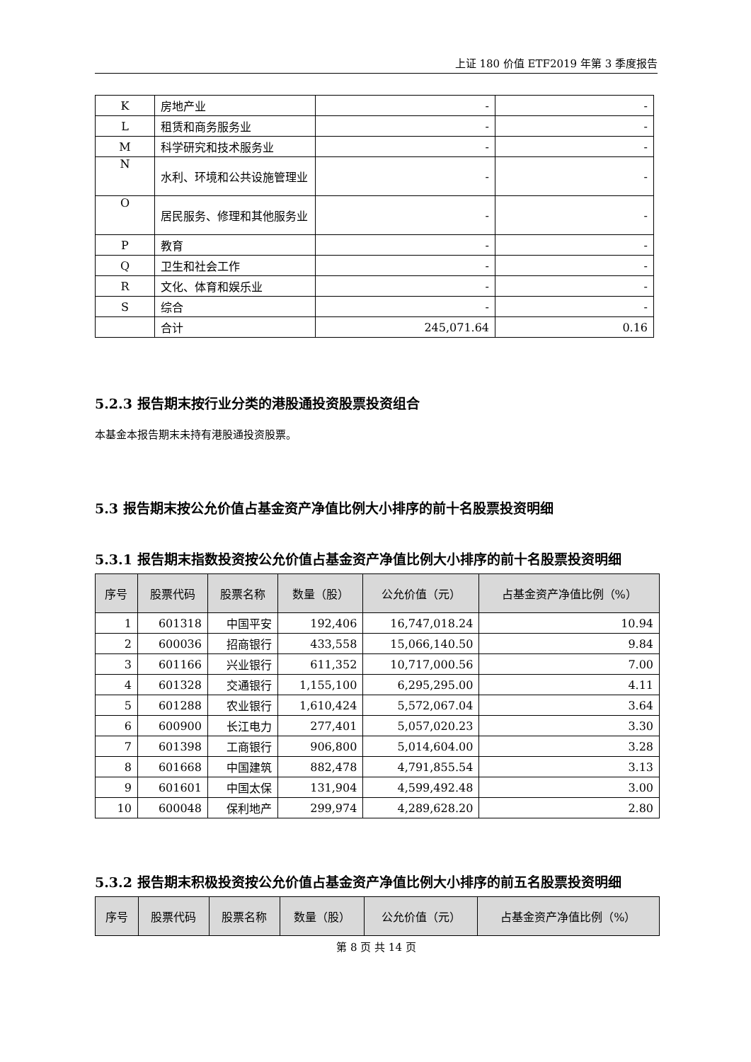上证 180 价值 ETF2019 年第 3 季度报告
| K | 房地产业 | - | - |
| L | 租赁和商务服务业 | - | - |
| M | 科学研究和技术服务业 | - | - |
| N | 水利、环境和公共设施管理业 | - | - |
| O | 居民服务、修理和其他服务业 | - | - |
| P | 教育 | - | - |
| Q | 卫生和社会工作 | - | - |
| R | 文化、体育和娱乐业 | - | - |
| S | 综合 | - | - |
| | 合计 | 245,071.64 | 0.16 |
5.2.3 报告期末按行业分类的港股通投资股票投资组合
本基金本报告期末未持有港股通投资股票。
5.3 报告期末按公允价值占基金资产净值比例大小排序的前十名股票投资明细
5.3.1 报告期末指数投资按公允价值占基金资产净值比例大小排序的前十名股票投资明细
| 序号 | 股票代码 | 股票名称 | 数量（股） | 公允价值（元） | 占基金资产净值比例（%） |
| --- | --- | --- | --- | --- | --- |
| 1 | 601318 | 中国平安 | 192,406 | 16,747,018.24 | 10.94 |
| 2 | 600036 | 招商银行 | 433,558 | 15,066,140.50 | 9.84 |
| 3 | 601166 | 兴业银行 | 611,352 | 10,717,000.56 | 7.00 |
| 4 | 601328 | 交通银行 | 1,155,100 | 6,295,295.00 | 4.11 |
| 5 | 601288 | 农业银行 | 1,610,424 | 5,572,067.04 | 3.64 |
| 6 | 600900 | 长江电力 | 277,401 | 5,057,020.23 | 3.30 |
| 7 | 601398 | 工商银行 | 906,800 | 5,014,604.00 | 3.28 |
| 8 | 601668 | 中国建筑 | 882,478 | 4,791,855.54 | 3.13 |
| 9 | 601601 | 中国太保 | 131,904 | 4,599,492.48 | 3.00 |
| 10 | 600048 | 保利地产 | 299,974 | 4,289,628.20 | 2.80 |
5.3.2 报告期末积极投资按公允价值占基金资产净值比例大小排序的前五名股票投资明细
| 序号 | 股票代码 | 股票名称 | 数量（股） | 公允价值（元） | 占基金资产净值比例（%） |
| --- | --- | --- | --- | --- | --- |
第 8 页 共 14 页